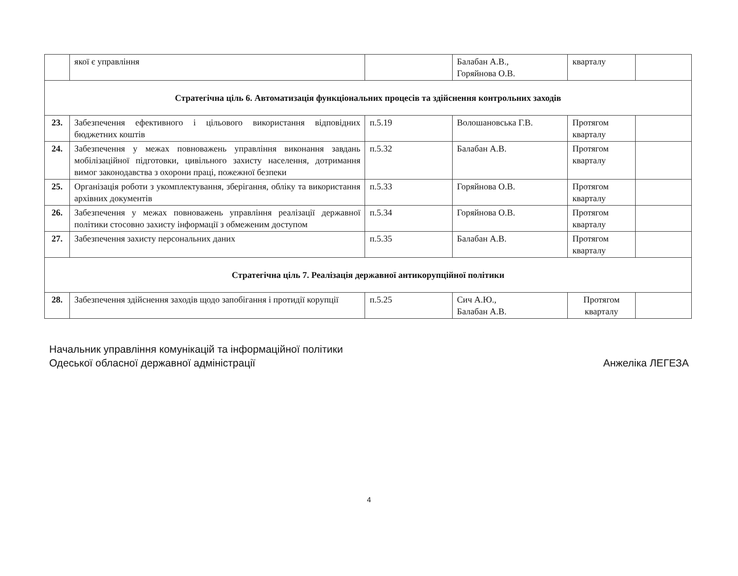| | якої є управління | | Балабан А.В., Горяйнова О.В. | кварталу | |
| Стратегічна ціль 6. Автоматизація функціональних процесів та здійснення контрольних заходів | | | | | |
| 23. | Забезпечення ефективного і цільового використання відповідних бюджетних коштів | п.5.19 | Волошановська Г.В. | Протягом кварталу | |
| 24. | Забезпечення у межах повноважень управління виконання завдань мобілізаційної підготовки, цивільного захисту населення, дотримання вимог законодавства з охорони праці, пожежної безпеки | п.5.32 | Балабан А.В. | Протягом кварталу | |
| 25. | Організація роботи з укомплектування, зберігання, обліку та використання архівних документів | п.5.33 | Горяйнова О.В. | Протягом кварталу | |
| 26. | Забезпечення у межах повноважень управління реалізації державної політики стосовно захисту інформації з обмеженим доступом | п.5.34 | Горяйнова О.В. | Протягом кварталу | |
| 27. | Забезпечення захисту персональних даних | п.5.35 | Балабан А.В. | Протягом кварталу | |
| Стратегічна ціль 7. Реалізація державної антикорупційної політики | | | | | |
| 28. | Забезпечення здійснення заходів щодо запобігання і протидії корупції | п.5.25 | Сич А.Ю., Балабан А.В. | Протягом кварталу | |
Начальник управління комунікацій та інформаційної політики
Одеської обласної державної адміністрації
Анжеліка ЛЕГЕЗА
4